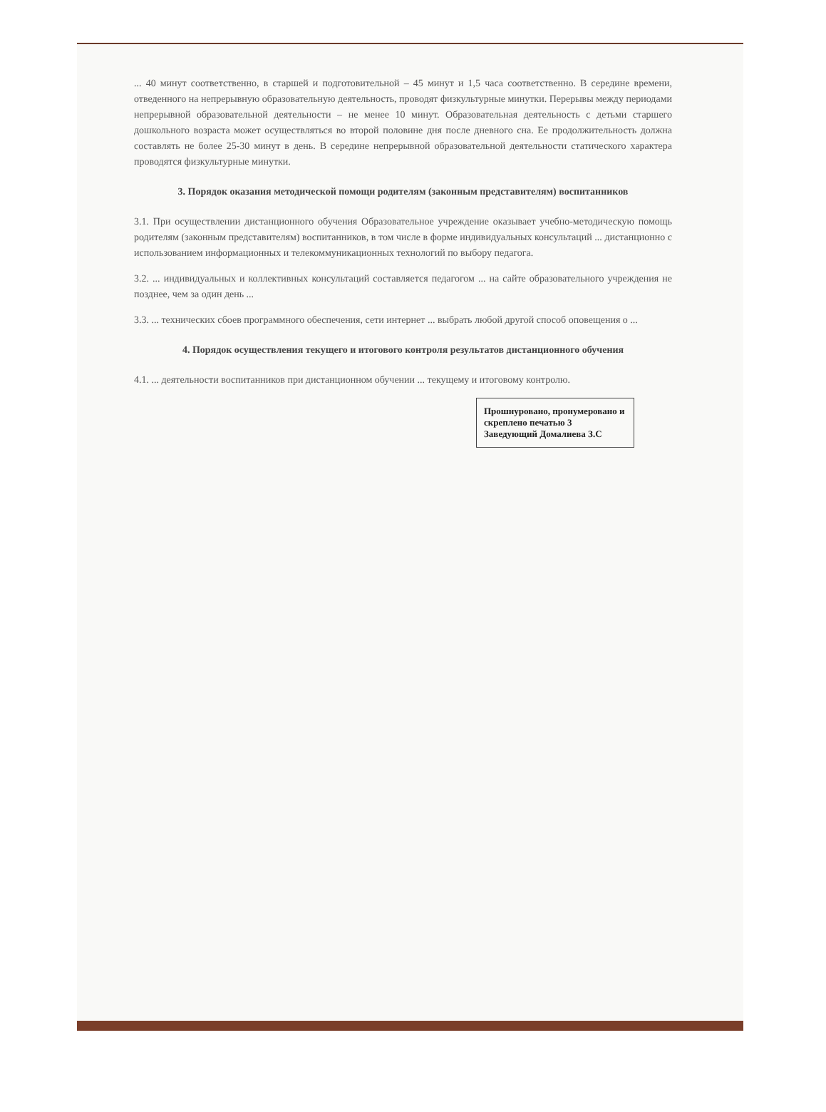... 40 минут соответственно, в старшей и подготовительной – 45 минут и 1,5 часа соответственно. В середине времени, отведенного на непрерывную образовательную деятельность, проводят физкультурные минутки. Перерывы между периодами непрерывной образовательной деятельности – не менее 10 минут. Образовательная деятельность с детьми старшего дошкольного возраста может осуществляться во второй половине дня после дневного сна. Ее продолжительность должна составлять не более 25-30 минут в день. В середине непрерывной образовательной деятельности статического характера проводятся физкультурные минутки.
3. Порядок оказания методической помощи родителям (законным представителям) воспитанников
3.1. При осуществлении дистанционного обучения Образовательное учреждение оказывает учебно-методическую помощь родителям (законным представителям) воспитанников, в том числе в форме индивидуальных консультаций ... дистанционно с использованием информационных и телекоммуникационных технологий по выбору педагога.
3.2. ... индивидуальных и коллективных консультаций составляется педагогом ... на сайте образовательного учреждения не позднее, чем за один день ...
3.3. ... технических сбоев программного обеспечения, сети интернет ... выбрать любой другой способ оповещения о ...
4. Порядок осуществления текущего и итогового контроля результатов дистанционного обучения
4.1. ... деятельности воспитанников при дистанционном обучении ... текущему и итоговому контролю.
Прошнуровано, пронумеровано и скреплено печатью 3
Заведующий Домалиева З.С